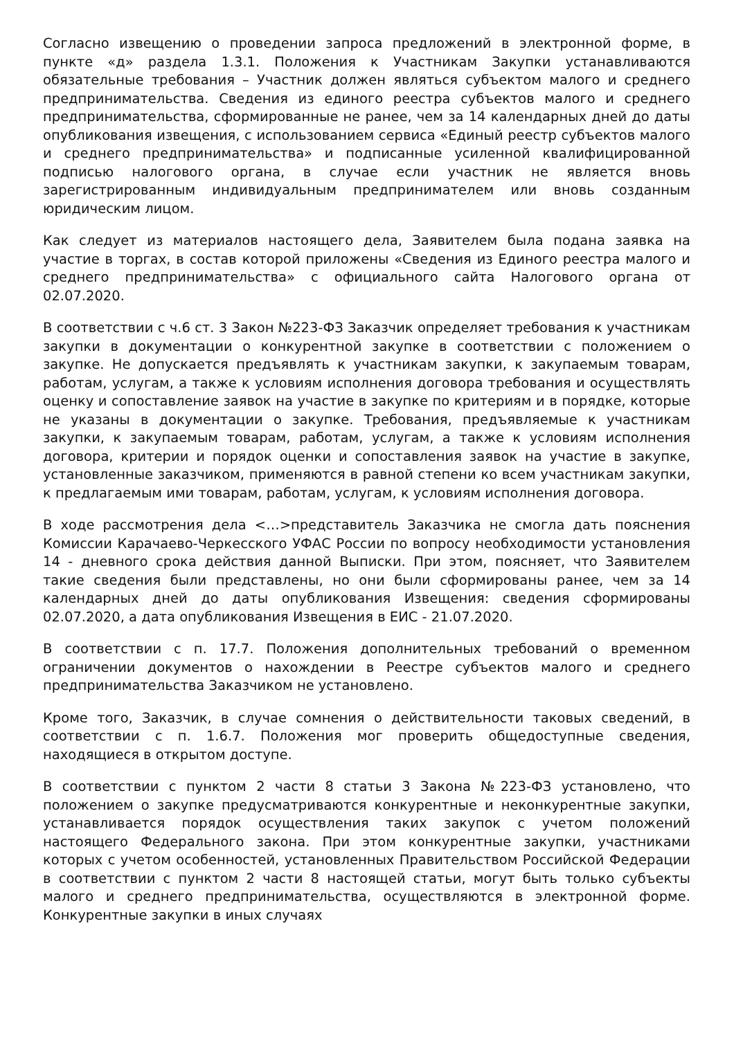Согласно извещению о проведении запроса предложений в электронной форме, в пункте «д» раздела 1.3.1. Положения к Участникам Закупки устанавливаются обязательные требования – Участник должен являться субъектом малого и среднего предпринимательства. Сведения из единого реестра субъектов малого и среднего предпринимательства, сформированные не ранее, чем за 14 календарных дней до даты опубликования извещения, с использованием сервиса «Единый реестр субъектов малого и среднего предпринимательства» и подписанные усиленной квалифицированной подписью налогового органа, в случае если участник не является вновь зарегистрированным индивидуальным предпринимателем или вновь созданным юридическим лицом.
Как следует из материалов настоящего дела, Заявителем была подана заявка на участие в торгах, в состав которой приложены «Сведения из Единого реестра малого и среднего предпринимательства» с официального сайта Налогового органа от 02.07.2020.
В соответствии с ч.6 ст. 3 Закон №223-ФЗ Заказчик определяет требования к участникам закупки в документации о конкурентной закупке в соответствии с положением о закупке. Не допускается предъявлять к участникам закупки, к закупаемым товарам, работам, услугам, а также к условиям исполнения договора требования и осуществлять оценку и сопоставление заявок на участие в закупке по критериям и в порядке, которые не указаны в документации о закупке. Требования, предъявляемые к участникам закупки, к закупаемым товарам, работам, услугам, а также к условиям исполнения договора, критерии и порядок оценки и сопоставления заявок на участие в закупке, установленные заказчиком, применяются в равной степени ко всем участникам закупки, к предлагаемым ими товарам, работам, услугам, к условиям исполнения договора.
В ходе рассмотрения дела <…>представитель Заказчика не смогла дать пояснения Комиссии Карачаево-Черкесского УФАС России по вопросу необходимости установления 14 - дневного срока действия данной Выписки. При этом, поясняет, что Заявителем такие сведения были представлены, но они были сформированы ранее, чем за 14 календарных дней до даты опубликования Извещения: сведения сформированы 02.07.2020, а дата опубликования Извещения в ЕИС - 21.07.2020.
В соответствии с п. 17.7. Положения дополнительных требований о временном ограничении документов о нахождении в Реестре субъектов малого и среднего предпринимательства Заказчиком не установлено.
Кроме того, Заказчик, в случае сомнения о действительности таковых сведений, в соответствии с п. 1.6.7. Положения мог проверить общедоступные сведения, находящиеся в открытом доступе.
В соответствии с пунктом 2 части 8 статьи 3 Закона №223-ФЗ установлено, что положением о закупке предусматриваются конкурентные и неконкурентные закупки, устанавливается порядок осуществления таких закупок с учетом положений настоящего Федерального закона. При этом конкурентные закупки, участниками которых с учетом особенностей, установленных Правительством Российской Федерации в соответствии с пунктом 2 части 8 настоящей статьи, могут быть только субъекты малого и среднего предпринимательства, осуществляются в электронной форме. Конкурентные закупки в иных случаях